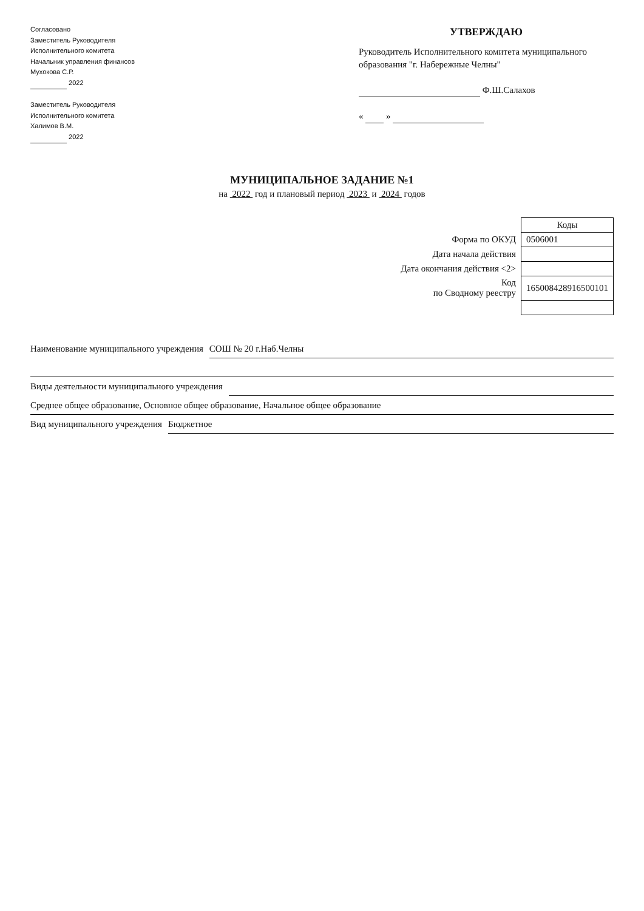Согласовано
Заместитель Руководителя
Исполнительного комитета
Начальник управления финансов
Мухокова С.Р.
2022
Заместитель Руководителя
Исполнительного комитета
Халимов В.М.
2022
УТВЕРЖДАЮ
Руководитель Исполнительного комитета муниципального образования "г. Набережные Челны"
Ф.Ш.Салахов
« »
МУНИЦИПАЛЬНОЕ ЗАДАНИЕ №1
на 2022 год и плановый период 2023 и 2024 годов
| | Коды |
| Форма по ОКУД | 0506001 |
| Дата начала действия | |
| Дата окончания действия <2> | |
| Код по Сводному реестру | 165008428916500101 |
Наименование муниципального учреждения СОШ № 20 г.Наб.Челны
Виды деятельности муниципального учреждения
Среднее общее образование, Основное общее образование, Начальное общее образование
Вид муниципального учреждения Бюджетное